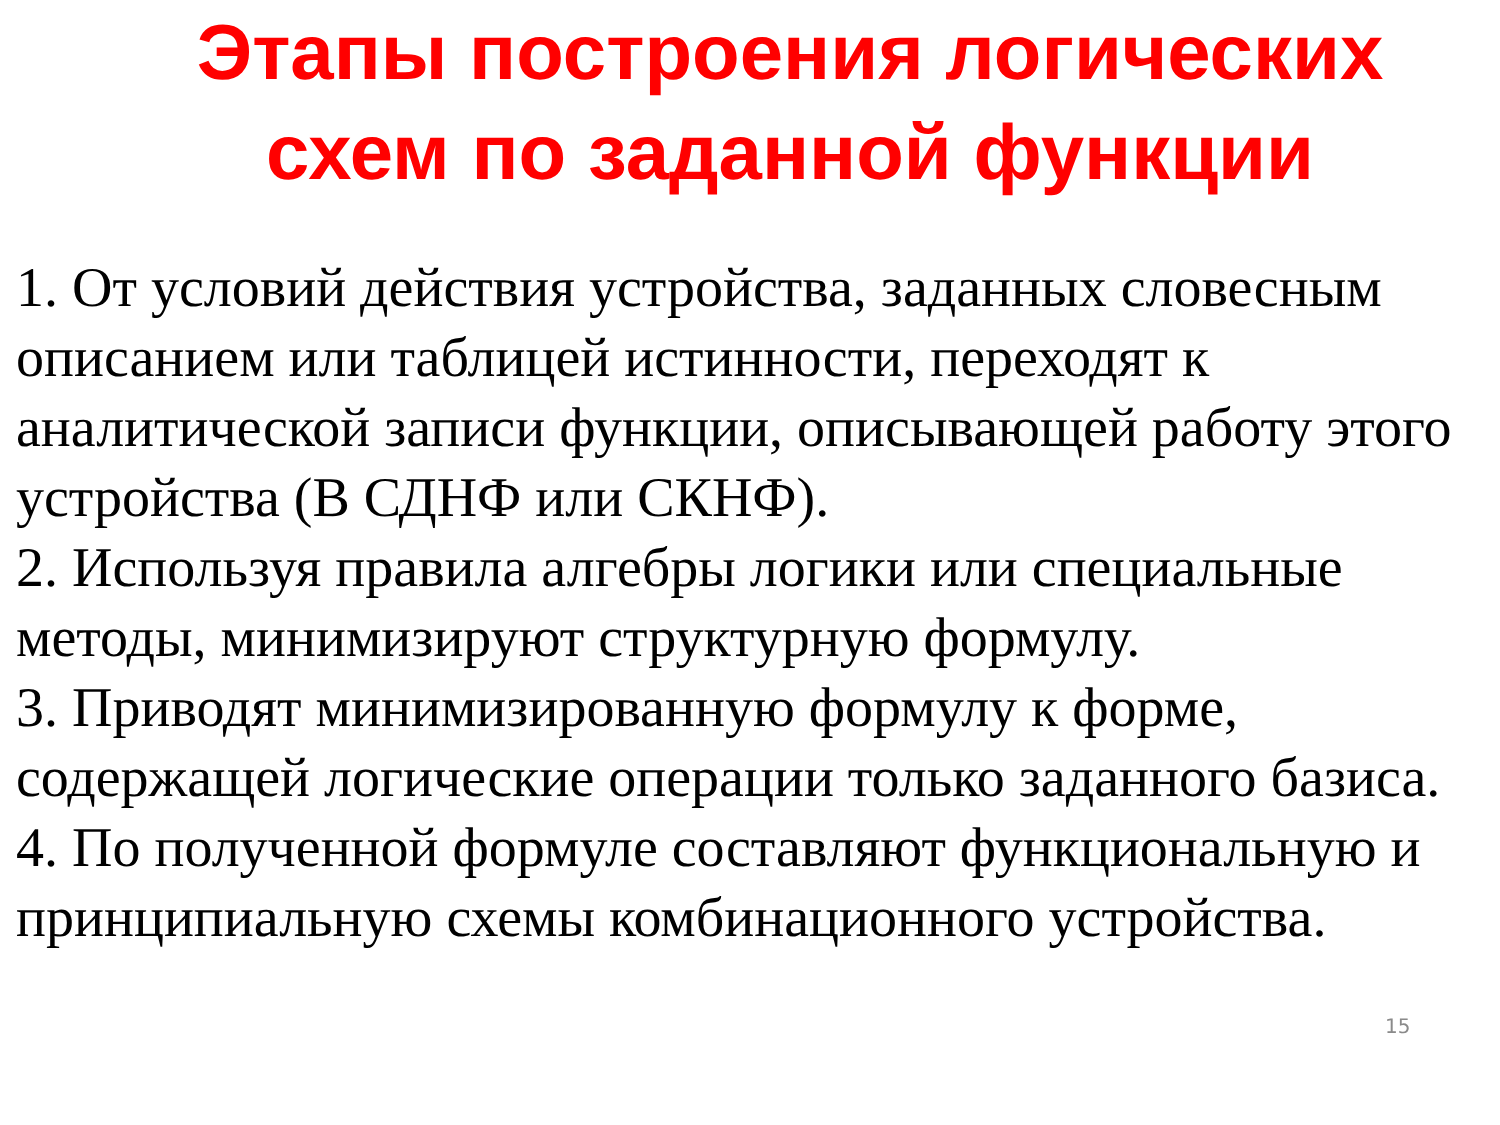Этапы построения логических схем по заданной функции
1. От условий действия устройства, заданных словесным описанием или таблицей истинности, переходят к аналитической записи функции, описывающей работу этого устройства (В СДНФ или СКНФ).
2. Используя правила алгебры логики или специальные методы, минимизируют структурную формулу.
3. Приводят минимизированную формулу к форме, содержащей логические операции только заданного базиса.
4. По полученной формуле составляют функциональную и принципиальную схемы комбинационного устройства.
15